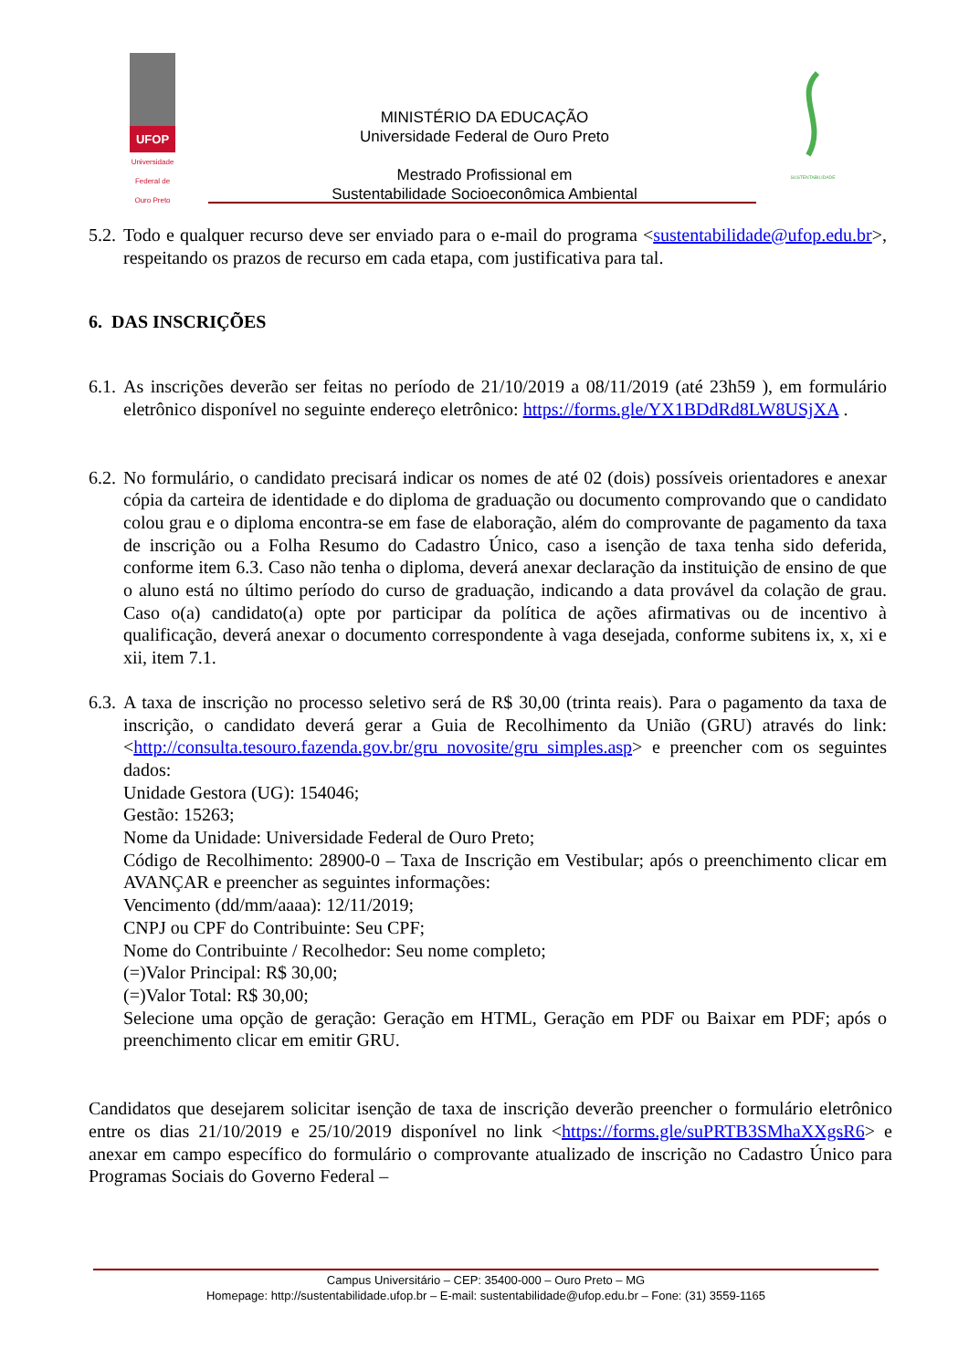UFOP
Universidade Federal de Ouro Preto
MINISTÉRIO DA EDUCAÇÃO
Universidade Federal de Ouro Preto
Mestrado Profissional em
Sustentabilidade Socioeconômica Ambiental
SUSTENTABILIDADE
5.2.
Todo e qualquer recurso deve ser enviado para o e-mail do programa <sustentabilidade@ufop.edu.br>, respeitando os prazos de recurso em cada etapa, com justificativa para tal.
6. DAS INSCRIÇÕES
6.1.
As inscrições deverão ser feitas no período de 21/10/2019 a 08/11/2019 (até 23h59 ), em formulário eletrônico disponível no seguinte endereço eletrônico: https://forms.gle/YX1BDdRd8LW8USjXA .
6.2.
No formulário, o candidato precisará indicar os nomes de até 02 (dois) possíveis orientadores e anexar cópia da carteira de identidade e do diploma de graduação ou documento comprovando que o candidato colou grau e o diploma encontra-se em fase de elaboração, além do comprovante de pagamento da taxa de inscrição ou a Folha Resumo do Cadastro Único, caso a isenção de taxa tenha sido deferida, conforme item 6.3. Caso não tenha o diploma, deverá anexar declaração da instituição de ensino de que o aluno está no último período do curso de graduação, indicando a data provável da colação de grau. Caso o(a) candidato(a) opte por participar da política de ações afirmativas ou de incentivo à qualificação, deverá anexar o documento correspondente à vaga desejada, conforme subitens ix, x, xi e xii, item 7.1.
6.3.
A taxa de inscrição no processo seletivo será de R$ 30,00 (trinta reais). Para o pagamento da taxa de inscrição, o candidato deverá gerar a Guia de Recolhimento da União (GRU) através do link: <http://consulta.tesouro.fazenda.gov.br/gru_novosite/gru_simples.asp> e preencher com os seguintes dados:
Unidade Gestora (UG): 154046;
Gestão: 15263;
Nome da Unidade: Universidade Federal de Ouro Preto;
Código de Recolhimento: 28900-0 – Taxa de Inscrição em Vestibular; após o preenchimento clicar em AVANÇAR e preencher as seguintes informações:
Vencimento (dd/mm/aaaa): 12/11/2019;
CNPJ ou CPF do Contribuinte: Seu CPF;
Nome do Contribuinte / Recolhedor: Seu nome completo;
(=)Valor Principal: R$ 30,00;
(=)Valor Total: R$ 30,00;
Selecione uma opção de geração: Geração em HTML, Geração em PDF ou Baixar em PDF; após o preenchimento clicar em emitir GRU.
Candidatos que desejarem solicitar isenção de taxa de inscrição deverão preencher o formulário eletrônico entre os dias 21/10/2019 e 25/10/2019 disponível no link <https://forms.gle/suPRTB3SMhaXXgsR6> e anexar em campo específico do formulário o comprovante atualizado de inscrição no Cadastro Único para Programas Sociais do Governo Federal –
Campus Universitário – CEP: 35400-000 – Ouro Preto – MG
Homepage: http://sustentabilidade.ufop.br – E-mail: sustentabilidade@ufop.edu.br – Fone: (31) 3559-1165